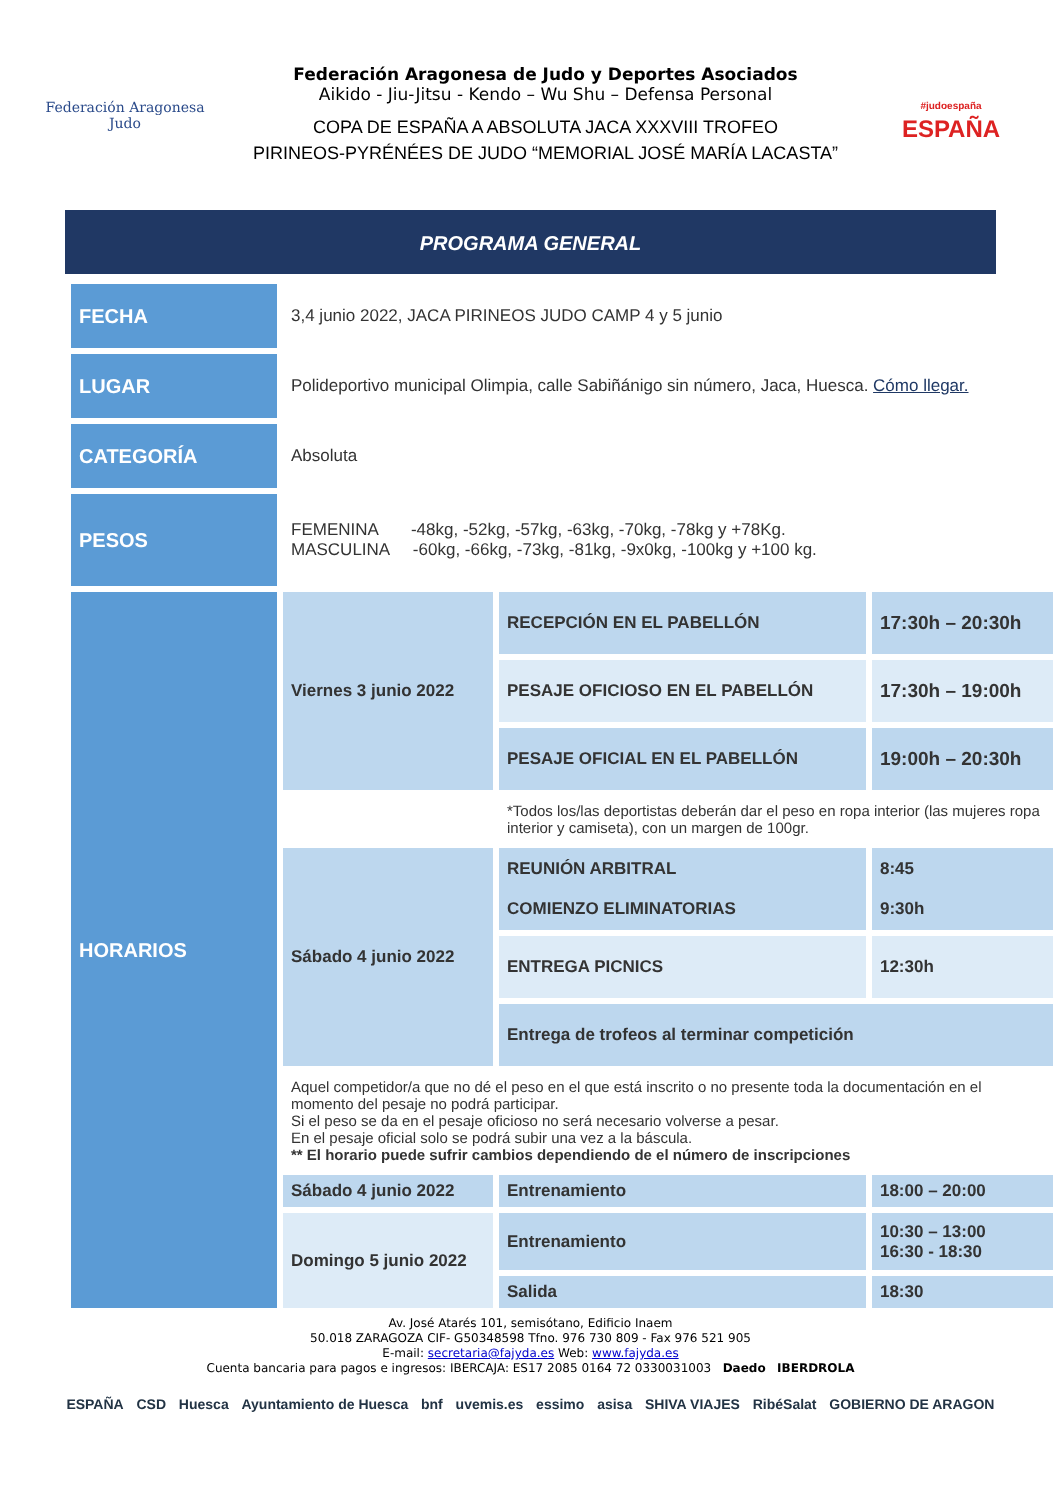Federación Aragonesa Judo
Federación Aragonesa de Judo y Deportes Asociados
Aikido - Jiu-Jitsu - Kendo – Wu Shu – Defensa Personal
COPA DE ESPAÑA A ABSOLUTA JACA XXXVIII TROFEO
PIRINEOS-PYRÉNÉES DE JUDO “MEMORIAL JOSÉ MARÍA LACASTA”
#judoespaña ESPAÑA
PROGRAMA GENERAL
| FECHA | 3,4 junio 2022, JACA PIRINEOS JUDO CAMP 4 y 5 junio | | |
| LUGAR | Polideportivo municipal Olimpia, calle Sabiñánigo sin número, Jaca, Huesca. Cómo llegar. | | |
| CATEGORÍA | Absoluta | | |
| PESOS | FEMENINA -48kg, -52kg, -57kg, -63kg, -70kg, -78kg y +78Kg. MASCULINA -60kg, -66kg, -73kg, -81kg, -9x0kg, -100kg y +100 kg. | | |
| HORARIOS | Viernes 3 junio 2022 | RECEPCIÓN EN EL PABELLÓN | 17:30h – 20:30h |
| | | PESAJE OFICIOSO EN EL PABELLÓN | 17:30h – 19:00h |
| | | PESAJE OFICIAL EN EL PABELLÓN | 19:00h – 20:30h |
| | | *Todos los/las deportistas deberán dar el peso en ropa interior (las mujeres ropa interior y camiseta), con un margen de 100gr. | |
| | Sábado 4 junio 2022 | REUNIÓN ARBITRAL COMIENZO ELIMINATORIAS | 8:45 9:30h |
| | | ENTREGA PICNICS | 12:30h |
| | | Entrega de trofeos al terminar competición | |
| | Aquel competidor/a que no dé el peso en el que está inscrito o no presente toda la documentación en el momento del pesaje no podrá participar. Si el peso se da en el pesaje oficioso no será necesario volverse a pesar. En el pesaje oficial solo se podrá subir una vez a la báscula. ** El horario puede sufrir cambios dependiendo de el número de inscripciones | | |
| | Sábado 4 junio 2022 | Entrenamiento | 18:00 – 20:00 |
| | Domingo 5 junio 2022 | Entrenamiento | 10:30 – 13:00 16:30 - 18:30 |
| | | Salida | 18:30 |
Av. José Atarés 101, semisótano, Edificio Inaem
50.018 ZARAGOZA CIF- G50348598 Tfno. 976 730 809 - Fax 976 521 905
E-mail: secretaria@fajyda.es Web: www.fajyda.es
Cuenta bancaria para pagos e ingresos: IBERCAJA: ES17 2085 0164 72 0330031003 Daedo IBERDROLA
ESPAÑA CSD Huesca Ayuntamiento de Huesca bnf uvemis.es essimo asisa SHIVA VIAJES RibéSalat GOBIERNO DE ARAGON